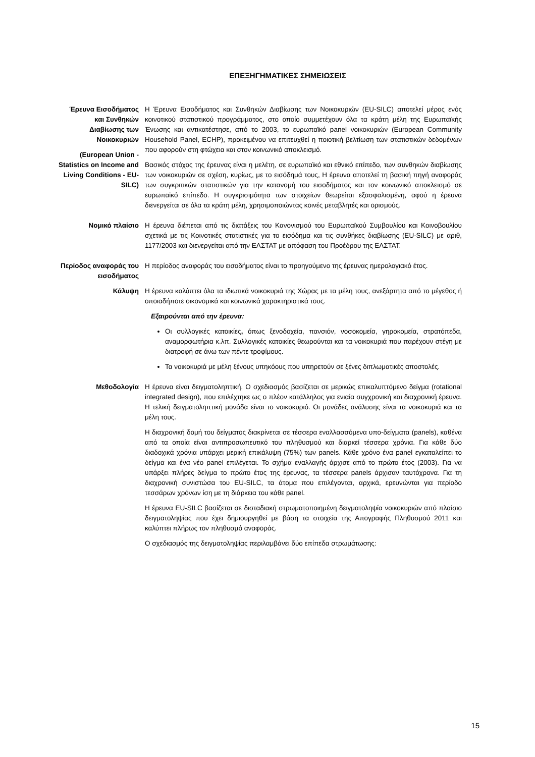ΕΠΕΞΗΓΗΜΑΤΙΚΕΣ ΣΗΜΕΙΩΣΕΙΣ
Έρευνα Εισοδήματος και Συνθηκών Διαβίωσης των Νοικοκυριών
(European Union - Statistics on Income and Living Conditions - EU-SILC)
Η Έρευνα Εισοδήματος και Συνθηκών Διαβίωσης των Νοικοκυριών (EU-SILC) αποτελεί μέρος ενός κοινοτικού στατιστικού προγράμματος, στο οποίο συμμετέχουν όλα τα κράτη μέλη της Ευρωπαϊκής Ένωσης και αντικατέστησε, από το 2003, το ευρωπαϊκό panel νοικοκυριών (European Community Household Panel, ECHP), προκειμένου να επιτευχθεί η ποιοτική βελτίωση των στατιστικών δεδομένων που αφορούν στη φτώχεια και στον κοινωνικό αποκλεισμό.
Βασικός στόχος της έρευνας είναι η μελέτη, σε ευρωπαϊκό και εθνικό επίπεδο, των συνθηκών διαβίωσης των νοικοκυριών σε σχέση, κυρίως, με το εισόδημά τους, Η έρευνα αποτελεί τη βασική πηγή αναφοράς των συγκριτικών στατιστικών για την κατανομή του εισοδήματος και τον κοινωνικό αποκλεισμό σε ευρωπαϊκό επίπεδο. Η συγκρισιμότητα των στοιχείων θεωρείται εξασφαλισμένη, αφού η έρευνα διενεργείται σε όλα τα κράτη μέλη, χρησιμοποιώντας κοινές μεταβλητές και ορισμούς.
Νομικό πλαίσιο Η έρευνα διέπεται από τις διατάξεις του Κανονισμού του Ευρωπαϊκού Συμβουλίου και Κοινοβουλίου σχετικά με τις Κοινοτικές στατιστικές για το εισόδημα και τις συνθήκες διαβίωσης (EU-SILC) με αριθ, 1177/2003 και διενεργείται από την ΕΛΣΤΑΤ με απόφαση του Προέδρου της ΕΛΣΤΑΤ.
Περίοδος αναφοράς του εισοδήματος
Η περίοδος αναφοράς του εισοδήματος είναι το προηγούμενο της έρευνας ημερολογιακό έτος.
Κάλυψη Η έρευνα καλύπτει όλα τα ιδιωτικά νοικοκυριά της Χώρας με τα μέλη τους, ανεξάρτητα από το μέγεθος ή οποιαδήποτε οικονομικά και κοινωνικά χαρακτηριστικά τους.
Εξαιρούνται από την έρευνα:
Οι συλλογικές κατοικίες, όπως ξενοδοχεία, πανσιόν, νοσοκομεία, γηροκομεία, στρατόπεδα, αναμορφωτήρια κ.λπ. Συλλογικές κατοικίες θεωρούνται και τα νοικοκυριά που παρέχουν στέγη με διατροφή σε άνω των πέντε τροφίμους.
Τα νοικοκυριά με μέλη ξένους υπηκόους που υπηρετούν σε ξένες διπλωματικές αποστολές.
Μεθοδολογία Η έρευνα είναι δειγματοληπτική. Ο σχεδιασμός βασίζεται σε μερικώς επικαλυπτόμενο δείγμα (rotational integrated design), που επιλέχτηκε ως ο πλέον κατάλληλος για ενιαία συγχρονική και διαχρονική έρευνα. Η τελική δειγματοληπτική μονάδα είναι το νοικοκυριό. Οι μονάδες ανάλυσης είναι τα νοικοκυριά και τα μέλη τους.
Η διαχρονική δομή του δείγματος διακρίνεται σε τέσσερα εναλλασσόμενα υπο-δείγματα (panels), καθένα από τα οποία είναι αντιπροσωπευτικό του πληθυσμού και διαρκεί τέσσερα χρόνια. Για κάθε δύο διαδοχικά χρόνια υπάρχει μερική επικάλυψη (75%) των panels. Κάθε χρόνο ένα panel εγκαταλείπει το δείγμα και ένα νέο panel επιλέγεται. Το σχήμα εναλλαγής άρχισε από το πρώτο έτος (2003). Για να υπάρξει πλήρες δείγμα το πρώτο έτος της έρευνας, τα τέσσερα panels άρχισαν ταυτόχρονα. Για τη διαχρονική συνιστώσα του EU-SILC, τα άτομα που επιλέγονται, αρχικά, ερευνώνται για περίοδο τεσσάρων χρόνων ίση με τη διάρκεια του κάθε panel.
Η έρευνα EU-SILC βασίζεται σε δισταδιακή στρωματοποιημένη δειγματοληψία νοικοκυριών από πλαίσιο δειγματοληψίας που έχει δημιουργηθεί με βάση τα στοιχεία της Απογραφής Πληθυσμού 2011 και καλύπτει πλήρως τον πληθυσμό αναφοράς.
Ο σχεδιασμός της δειγματοληψίας περιλαμβάνει δύο επίπεδα στρωμάτωσης:
15